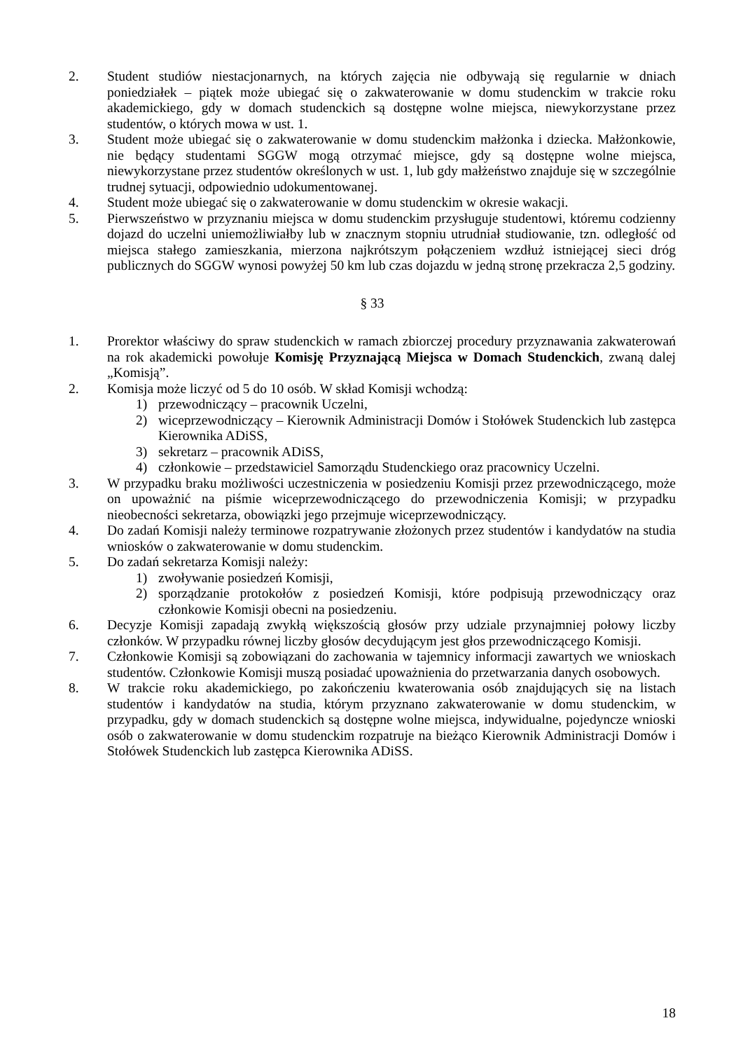2. Student studiów niestacjonarnych, na których zajęcia nie odbywają się regularnie w dniach poniedziałek – piątek może ubiegać się o zakwaterowanie w domu studenckim w trakcie roku akademickiego, gdy w domach studenckich są dostępne wolne miejsca, niewykorzystane przez studentów, o których mowa w ust. 1.
3. Student może ubiegać się o zakwaterowanie w domu studenckim małżonka i dziecka. Małżonkowie, nie będący studentami SGGW mogą otrzymać miejsce, gdy są dostępne wolne miejsca, niewykorzystane przez studentów określonych w ust. 1, lub gdy małżeństwo znajduje się w szczególnie trudnej sytuacji, odpowiednio udokumentowanej.
4. Student może ubiegać się o zakwaterowanie w domu studenckim w okresie wakacji.
5. Pierwszeństwo w przyznaniu miejsca w domu studenckim przysługuje studentowi, któremu codzienny dojazd do uczelni uniemożliwiałby lub w znacznym stopniu utrudniał studiowanie, tzn. odległość od miejsca stałego zamieszkania, mierzona najkrótszym połączeniem wzdłuż istniejącej sieci dróg publicznych do SGGW wynosi powyżej 50 km lub czas dojazdu w jedną stronę przekracza 2,5 godziny.
§ 33
1. Prorektor właściwy do spraw studenckich w ramach zbiorczej procedury przyznawania zakwaterowań na rok akademicki powołuje Komisję Przyznającą Miejsca w Domach Studenckich, zwaną dalej „Komisją”.
2. Komisja może liczyć od 5 do 10 osób. W skład Komisji wchodzą:
1) przewodniczący – pracownik Uczelni,
2) wiceprzewodniczący – Kierownik Administracji Domów i Stołówek Studenckich lub zastępca Kierownika ADiSS,
3) sekretarz – pracownik ADiSS,
4) członkowie – przedstawiciel Samorządu Studenckiego oraz pracownicy Uczelni.
3. W przypadku braku możliwości uczestniczenia w posiedzeniu Komisji przez przewodniczącego, może on upoważnić na piśmie wiceprzewodniczącego do przewodniczenia Komisji; w przypadku nieobecności sekretarza, obowiązki jego przejmuje wiceprzewodniczący.
4. Do zadań Komisji należy terminowe rozpatrywanie złożonych przez studentów i kandydatów na studia wniosków o zakwaterowanie w domu studenckim.
5. Do zadań sekretarza Komisji należy:
1) zwoływanie posiedzeń Komisji,
2) sporządzanie protokołów z posiedzeń Komisji, które podpisują przewodniczący oraz członkowie Komisji obecni na posiedzeniu.
6. Decyzje Komisji zapadają zwykłą większością głosów przy udziale przynajmniej połowy liczby członków. W przypadku równej liczby głosów decydującym jest głos przewodniczącego Komisji.
7. Członkowie Komisji są zobowiązani do zachowania w tajemnicy informacji zawartych we wnioskach studentów. Członkowie Komisji muszą posiadać upoważnienia do przetwarzania danych osobowych.
8. W trakcie roku akademickiego, po zakończeniu kwaterowania osób znajdujących się na listach studentów i kandydatów na studia, którym przyznano zakwaterowanie w domu studenckim, w przypadku, gdy w domach studenckich są dostępne wolne miejsca, indywidualne, pojedyncze wnioski osób o zakwaterowanie w domu studenckim rozpatruje na bieżąco Kierownik Administracji Domów i Stołówek Studenckich lub zastępca Kierownika ADiSS.
18